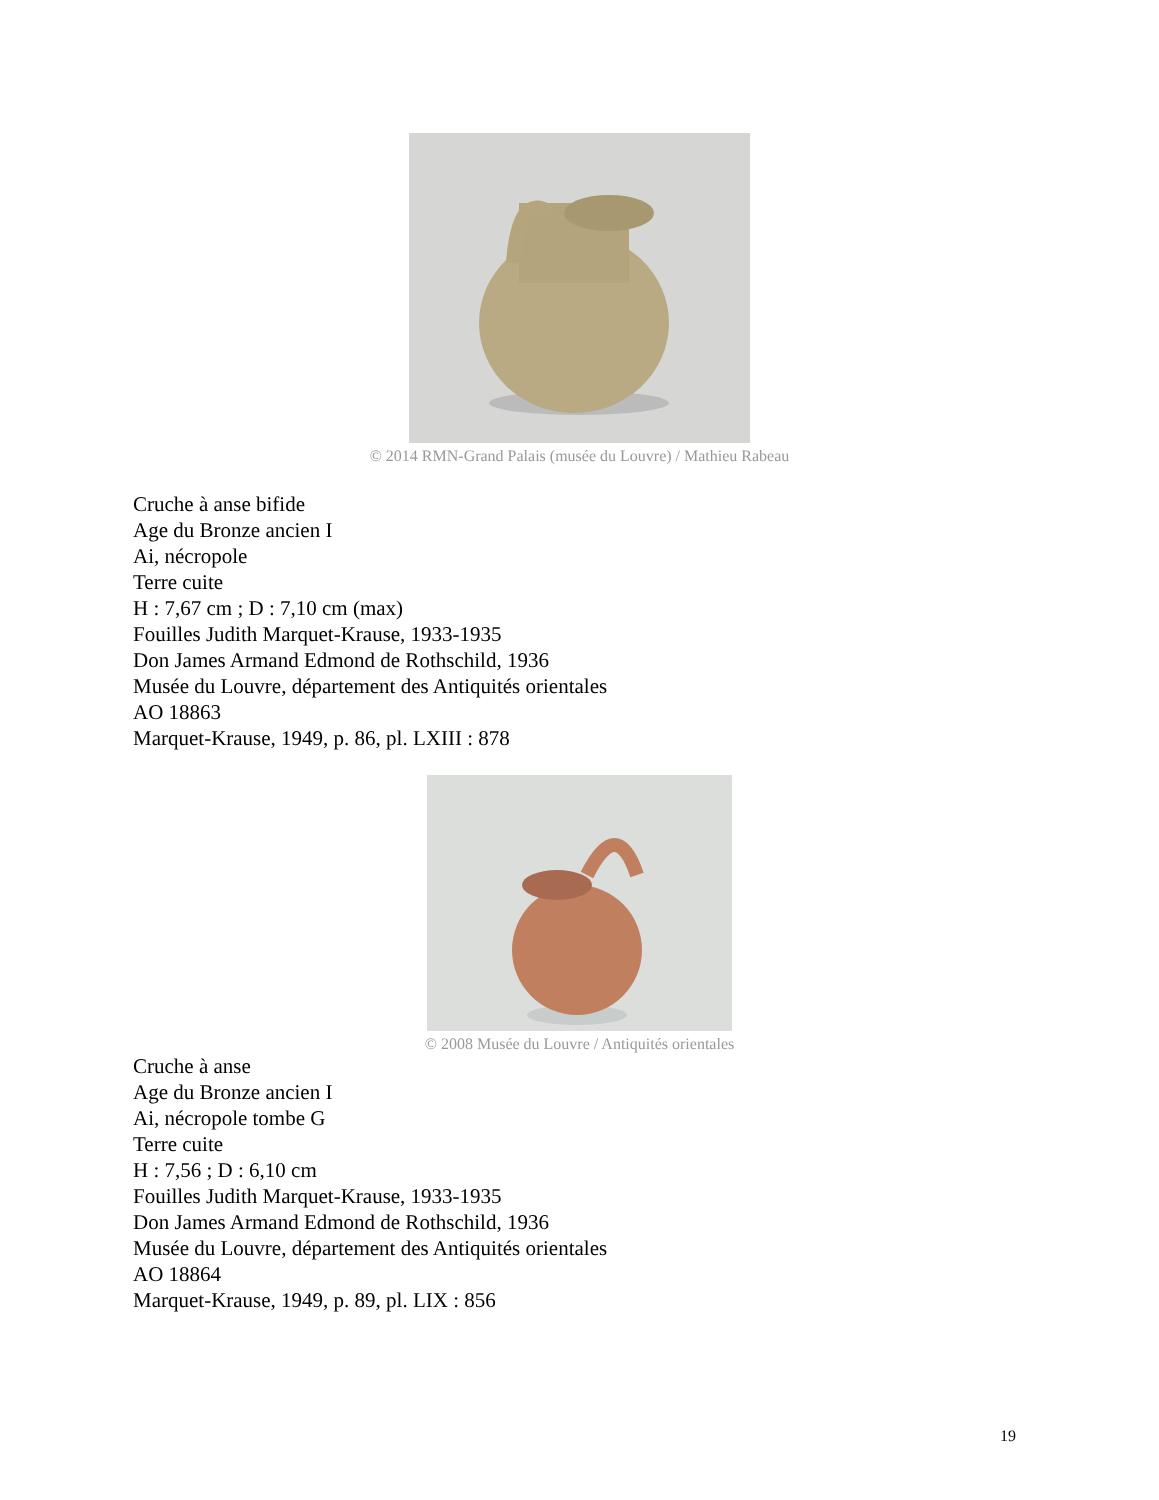© 2014 RMN-Grand Palais (musée du Louvre) / Mathieu Rabeau
Cruche à anse bifide
Age du Bronze ancien I
Ai, nécropole
Terre cuite
H : 7,67 cm ; D : 7,10 cm (max)
Fouilles Judith Marquet-Krause, 1933-1935
Don James Armand Edmond de Rothschild, 1936
Musée du Louvre, département des Antiquités orientales
AO 18863
Marquet-Krause, 1949, p. 86, pl. LXIII : 878
© 2008 Musée du Louvre / Antiquités orientales
Cruche à anse
Age du Bronze ancien I
Ai, nécropole tombe G
Terre cuite
H : 7,56 ; D : 6,10 cm
Fouilles Judith Marquet-Krause, 1933-1935
Don James Armand Edmond de Rothschild, 1936
Musée du Louvre, département des Antiquités orientales
AO 18864
Marquet-Krause, 1949, p. 89, pl. LIX : 856
19